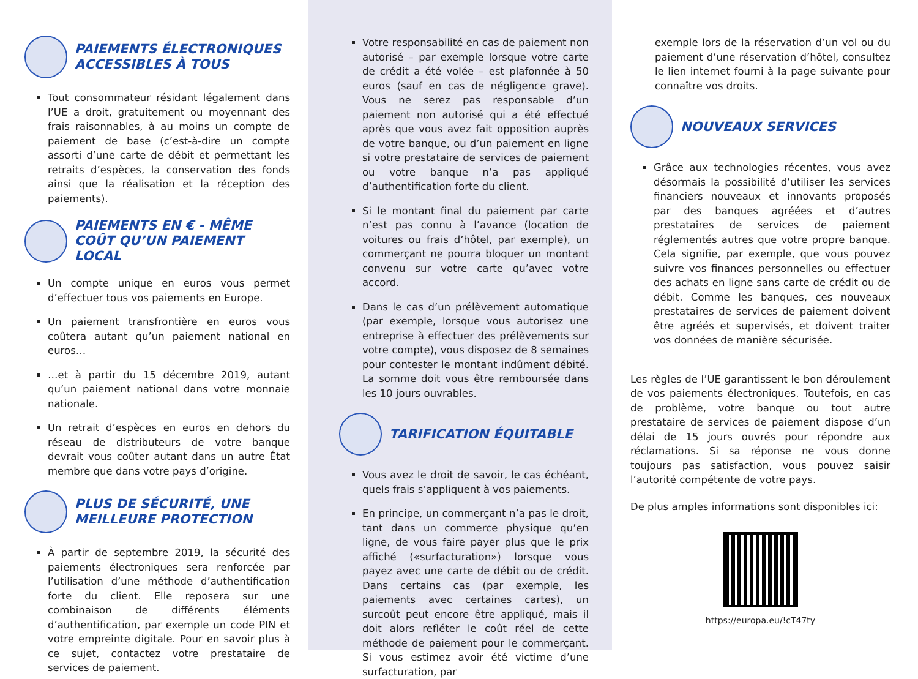PAIEMENTS ÉLECTRONIQUES ACCESSIBLES À TOUS
Tout consommateur résidant légalement dans l’UE a droit, gratuitement ou moyennant des frais raisonnables, à au moins un compte de paiement de base (c’est-à-dire un compte assorti d’une carte de débit et permettant les retraits d’espèces, la conservation des fonds ainsi que la réalisation et la réception des paiements).
PAIEMENTS EN € - MÊME COÛT QU’UN PAIEMENT LOCAL
Un compte unique en euros vous permet d’effectuer tous vos paiements en Europe.
Un paiement transfrontière en euros vous coûtera autant qu’un paiement national en euros…
…et à partir du 15 décembre 2019, autant qu’un paiement national dans votre monnaie nationale.
Un retrait d’espèces en euros en dehors du réseau de distributeurs de votre banque devrait vous coûter autant dans un autre État membre que dans votre pays d’origine.
PLUS DE SÉCURITÉ, UNE MEILLEURE PROTECTION
À partir de septembre 2019, la sécurité des paiements électroniques sera renforcée par l’utilisation d’une méthode d’authentification forte du client. Elle reposera sur une combinaison de différents éléments d’authentification, par exemple un code PIN et votre empreinte digitale. Pour en savoir plus à ce sujet, contactez votre prestataire de services de paiement.
Votre responsabilité en cas de paiement non autorisé – par exemple lorsque votre carte de crédit a été volée – est plafonnée à 50 euros (sauf en cas de négligence grave). Vous ne serez pas responsable d’un paiement non autorisé qui a été effectué après que vous avez fait opposition auprès de votre banque, ou d’un paiement en ligne si votre prestataire de services de paiement ou votre banque n’a pas appliqué d’authentification forte du client.
Si le montant final du paiement par carte n’est pas connu à l’avance (location de voitures ou frais d’hôtel, par exemple), un commerçant ne pourra bloquer un montant convenu sur votre carte qu’avec votre accord.
Dans le cas d’un prélèvement automatique (par exemple, lorsque vous autorisez une entreprise à effectuer des prélèvements sur votre compte), vous disposez de 8 semaines pour contester le montant indûment débité. La somme doit vous être remboursée dans les 10 jours ouvrables.
TARIFICATION ÉQUITABLE
Vous avez le droit de savoir, le cas échéant, quels frais s’appliquent à vos paiements.
En principe, un commerçant n’a pas le droit, tant dans un commerce physique qu’en ligne, de vous faire payer plus que le prix affiché («surfacturation») lorsque vous payez avec une carte de débit ou de crédit. Dans certains cas (par exemple, les paiements avec certaines cartes), un surcoût peut encore être appliqué, mais il doit alors refléter le coût réel de cette méthode de paiement pour le commerçant. Si vous estimez avoir été victime d’une surfacturation, par
exemple lors de la réservation d’un vol ou du paiement d’une réservation d’hôtel, consultez le lien internet fourni à la page suivante pour connaître vos droits.
NOUVEAUX SERVICES
Grâce aux technologies récentes, vous avez désormais la possibilité d’utiliser les services financiers nouveaux et innovants proposés par des banques agréées et d’autres prestataires de services de paiement réglementés autres que votre propre banque. Cela signifie, par exemple, que vous pouvez suivre vos finances personnelles ou effectuer des achats en ligne sans carte de crédit ou de débit. Comme les banques, ces nouveaux prestataires de services de paiement doivent être agréés et supervisés, et doivent traiter vos données de manière sécurisée.
Les règles de l’UE garantissent le bon déroulement de vos paiements électroniques. Toutefois, en cas de problème, votre banque ou tout autre prestataire de services de paiement dispose d’un délai de 15 jours ouvrés pour répondre aux réclamations. Si sa réponse ne vous donne toujours pas satisfaction, vous pouvez saisir l’autorité compétente de votre pays.
De plus amples informations sont disponibles ici:
https://europa.eu/!cT47ty